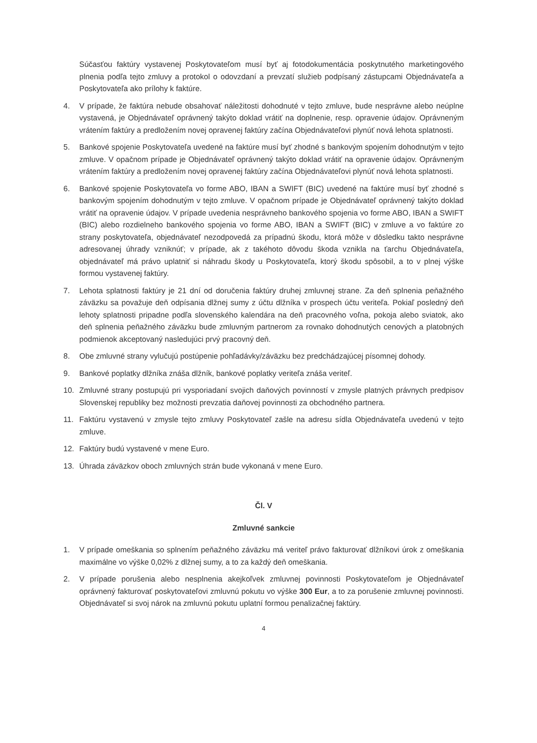Súčasťou faktúry vystavenej Poskytovateľom musí byť aj fotodokumentácia poskytnutého marketingového plnenia podľa tejto zmluvy a protokol o odovzdaní a prevzatí služieb podpísaný zástupcami Objednávateľa a Poskytovateľa ako prílohy k faktúre.
4. V prípade, že faktúra nebude obsahovať náležitosti dohodnuté v tejto zmluve, bude nesprávne alebo neúplne vystavená, je Objednávateľ oprávnený takýto doklad vrátiť na doplnenie, resp. opravenie údajov. Oprávneným vrátením faktúry a predložením novej opravenej faktúry začína Objednávateľovi plynúť nová lehota splatnosti.
5. Bankové spojenie Poskytovateľa uvedené na faktúre musí byť zhodné s bankovým spojením dohodnutým v tejto zmluve. V opačnom prípade je Objednávateľ oprávnený takýto doklad vrátiť na opravenie údajov. Oprávneným vrátením faktúry a predložením novej opravenej faktúry začína Objednávateľovi plynúť nová lehota splatnosti.
6. Bankové spojenie Poskytovateľa vo forme ABO, IBAN a SWIFT (BIC) uvedené na faktúre musí byť zhodné s bankovým spojením dohodnutým v tejto zmluve. V opačnom prípade je Objednávateľ oprávnený takýto doklad vrátiť na opravenie údajov. V prípade uvedenia nesprávneho bankového spojenia vo forme ABO, IBAN a SWIFT (BIC) alebo rozdielneho bankového spojenia vo forme ABO, IBAN a SWIFT (BIC) v zmluve a vo faktúre zo strany poskytovateľa, objednávateľ nezodpovedá za prípadnú škodu, ktorá môže v dôsledku takto nesprávne adresovanej úhrady vzniknúť; v prípade, ak z takéhoto dôvodu škoda vznikla na ťarchu Objednávateľa, objednávateľ má právo uplatniť si náhradu škody u Poskytovateľa, ktorý škodu spôsobil, a to v plnej výške formou vystavenej faktúry.
7. Lehota splatnosti faktúry je 21 dní od doručenia faktúry druhej zmluvnej strane. Za deň splnenia peňažného záväzku sa považuje deň odpísania dlžnej sumy z účtu dlžníka v prospech účtu veriteľa. Pokiaľ posledný deň lehoty splatnosti pripadne podľa slovenského kalendára na deň pracovného voľna, pokoja alebo sviatok, ako deň splnenia peňažného záväzku bude zmluvným partnerom za rovnako dohodnutých cenových a platobných podmienok akceptovaný nasledujúci prvý pracovný deň.
8. Obe zmluvné strany vylučujú postúpenie pohľadávky/záväzku bez predchádzajúcej písomnej dohody.
9. Bankové poplatky dlžníka znáša dlžník, bankové poplatky veriteľa znáša veriteľ.
10. Zmluvné strany postupujú pri vysporiadaní svojich daňových povinností v zmysle platných právnych predpisov Slovenskej republiky bez možnosti prevzatia daňovej povinnosti za obchodného partnera.
11. Faktúru vystavenú v zmysle tejto zmluvy Poskytovateľ zašle na adresu sídla Objednávateľa uvedenú v tejto zmluve.
12. Faktúry budú vystavené v mene Euro.
13. Úhrada záväzkov oboch zmluvných strán bude vykonaná v mene Euro.
Čl. V
Zmluvné sankcie
1. V prípade omeškania so splnením peňažného záväzku má veriteľ právo fakturovať dlžníkovi úrok z omeškania maximálne vo výške 0,02% z dlžnej sumy, a to za každý deň omeškania.
2. V prípade porušenia alebo nesplnenia akejkoľvek zmluvnej povinnosti Poskytovateľom je Objednávateľ oprávnený fakturovať poskytovateľovi zmluvnú pokutu vo výške 300 Eur, a to za porušenie zmluvnej povinnosti. Objednávateľ si svoj nárok na zmluvnú pokutu uplatní formou penalizačnej faktúry.
4